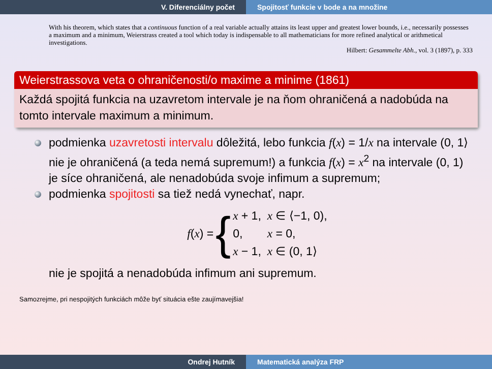V. Diferenciálny počet Spojitosť funkcie v bode a na množine
With his theorem, which states that a continuous function of a real variable actually attains its least upper and greatest lower bounds, i.e., necessarily possesses a maximum and a minimum, Weierstrass created a tool which today is indispensable to all mathematicians for more refined analytical or arithmetical investigations.
Hilbert: Gesammelte Abh., vol. 3 (1897), p. 333
Weierstrassova veta o ohraničenosti/o maxime a minime (1861)
Každá spojitá funkcia na uzavretom intervale je na ňom ohraničená a nadobúda na tomto intervale maximum a minimum.
podmienka uzavretosti intervalu dôležitá, lebo funkcia f(x) = 1/x na intervale (0, 1⟩ nie je ohraničená (a teda nemá supremum!) a funkcia f(x) = x<sup>2</sup> na intervale (0, 1) je síce ohraničená, ale nenadobúda svoje infimum a supremum;
podmienka spojitosti sa tiež nedá vynechať, napr.
f(x) = {
| x + 1, | x ∈ ⟨−1, 0), |
| 0, | x = 0, |
| x − 1, | x ∈ (0, 1⟩ |
nie je spojitá a nenadobúda infimum ani supremum.
Samozrejme, pri nespojitých funkciách môže byť situácia ešte zaujímavejšia!
Ondrej Hutník Matematická analýza FRP